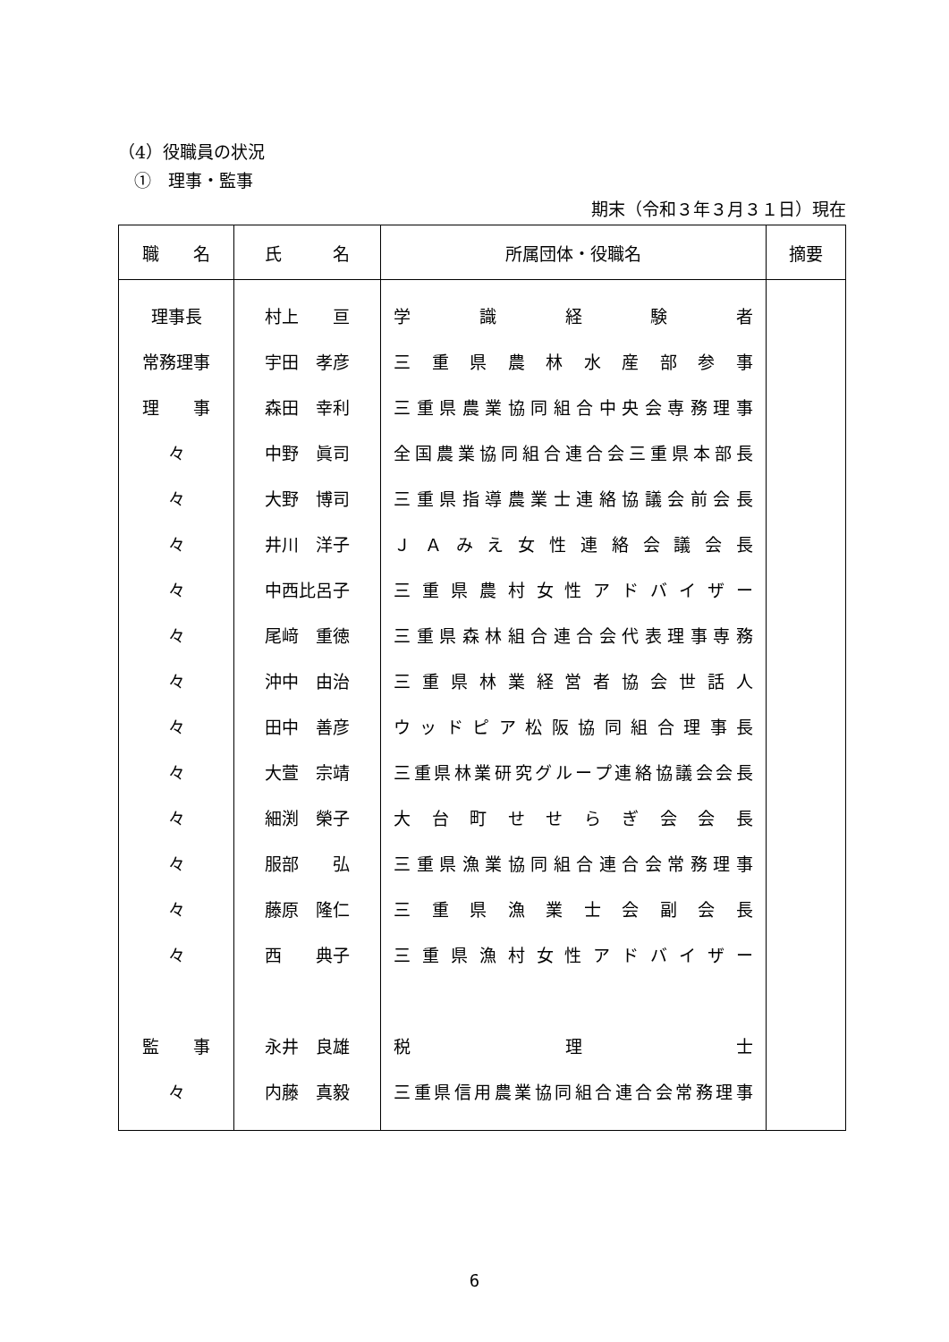（4）役職員の状況
①　理事・監事
期末（令和３年３月３１日）現在
| 職 名 | 氏 名 | 所属団体・役職名 | 摘要 |
| --- | --- | --- | --- |
| 理事長 | 村上 亘 | 学識経験者 | |
| 常務理事 | 宇田 孝彦 | 三重県農林水産部参事 | |
| 理 事 | 森田 幸利 | 三重県農業協同組合中央会専務理事 | |
| 々 | 中野 眞司 | 全国農業協同組合連合会三重県本部長 | |
| 々 | 大野 博司 | 三重県指導農業士連絡協議会前会長 | |
| 々 | 井川 洋子 | ＪＡみえ女性連絡会議会長 | |
| 々 | 中西比呂子 | 三重県農村女性アドバイザー | |
| 々 | 尾﨑 重徳 | 三重県森林組合連合会代表理事専務 | |
| 々 | 沖中 由治 | 三重県林業経営者協会世話人 | |
| 々 | 田中 善彦 | ウッドピア松阪協同組合理事長 | |
| 々 | 大萱 宗靖 | 三重県林業研究グループ連絡協議会会長 | |
| 々 | 細渕 榮子 | 大台町せせらぎ会会長 | |
| 々 | 服部 弘 | 三重県漁業協同組合連合会常務理事 | |
| 々 | 藤原 隆仁 | 三重県漁業士会副会長 | |
| 々 | 西 典子 | 三重県漁村女性アドバイザー | |
| 監 事 | 永井 良雄 | 税理士 | |
| 々 | 内藤 真毅 | 三重県信用農業協同組合連合会常務理事 | |
6